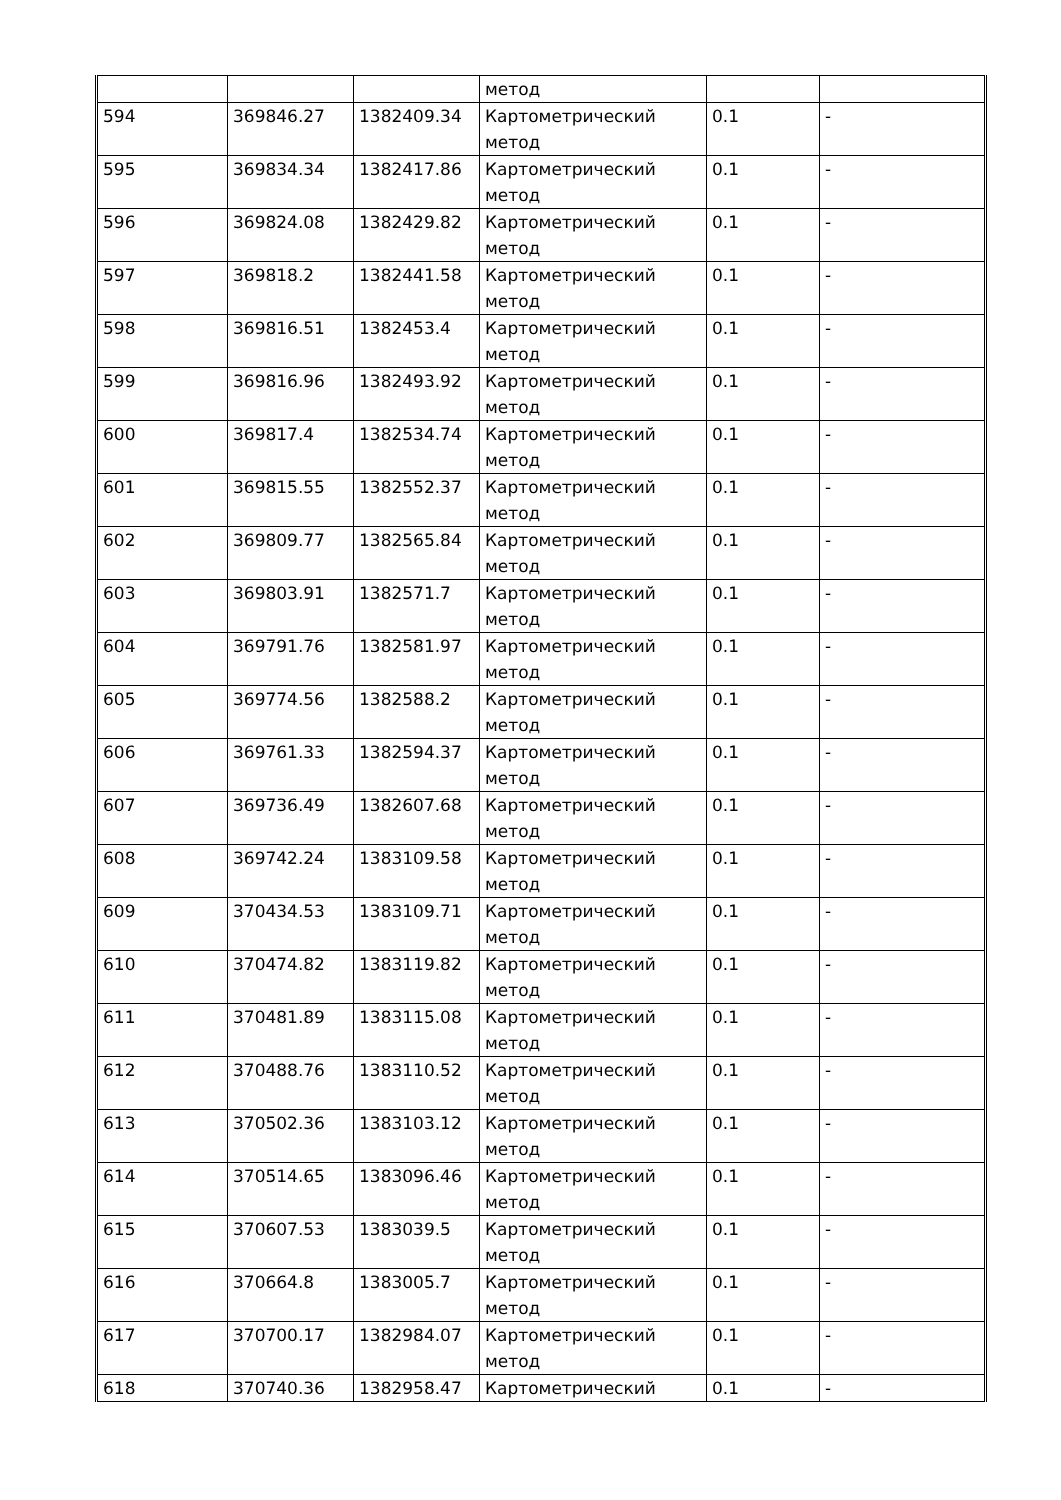| | | | метод | | |
| 594 | 369846.27 | 1382409.34 | Картометрический метод | 0.1 | - |
| 595 | 369834.34 | 1382417.86 | Картометрический метод | 0.1 | - |
| 596 | 369824.08 | 1382429.82 | Картометрический метод | 0.1 | - |
| 597 | 369818.2 | 1382441.58 | Картометрический метод | 0.1 | - |
| 598 | 369816.51 | 1382453.4 | Картометрический метод | 0.1 | - |
| 599 | 369816.96 | 1382493.92 | Картометрический метод | 0.1 | - |
| 600 | 369817.4 | 1382534.74 | Картометрический метод | 0.1 | - |
| 601 | 369815.55 | 1382552.37 | Картометрический метод | 0.1 | - |
| 602 | 369809.77 | 1382565.84 | Картометрический метод | 0.1 | - |
| 603 | 369803.91 | 1382571.7 | Картометрический метод | 0.1 | - |
| 604 | 369791.76 | 1382581.97 | Картометрический метод | 0.1 | - |
| 605 | 369774.56 | 1382588.2 | Картометрический метод | 0.1 | - |
| 606 | 369761.33 | 1382594.37 | Картометрический метод | 0.1 | - |
| 607 | 369736.49 | 1382607.68 | Картометрический метод | 0.1 | - |
| 608 | 369742.24 | 1383109.58 | Картометрический метод | 0.1 | - |
| 609 | 370434.53 | 1383109.71 | Картометрический метод | 0.1 | - |
| 610 | 370474.82 | 1383119.82 | Картометрический метод | 0.1 | - |
| 611 | 370481.89 | 1383115.08 | Картометрический метод | 0.1 | - |
| 612 | 370488.76 | 1383110.52 | Картометрический метод | 0.1 | - |
| 613 | 370502.36 | 1383103.12 | Картометрический метод | 0.1 | - |
| 614 | 370514.65 | 1383096.46 | Картометрический метод | 0.1 | - |
| 615 | 370607.53 | 1383039.5 | Картометрический метод | 0.1 | - |
| 616 | 370664.8 | 1383005.7 | Картометрический метод | 0.1 | - |
| 617 | 370700.17 | 1382984.07 | Картометрический метод | 0.1 | - |
| 618 | 370740.36 | 1382958.47 | Картометрический | 0.1 | - |